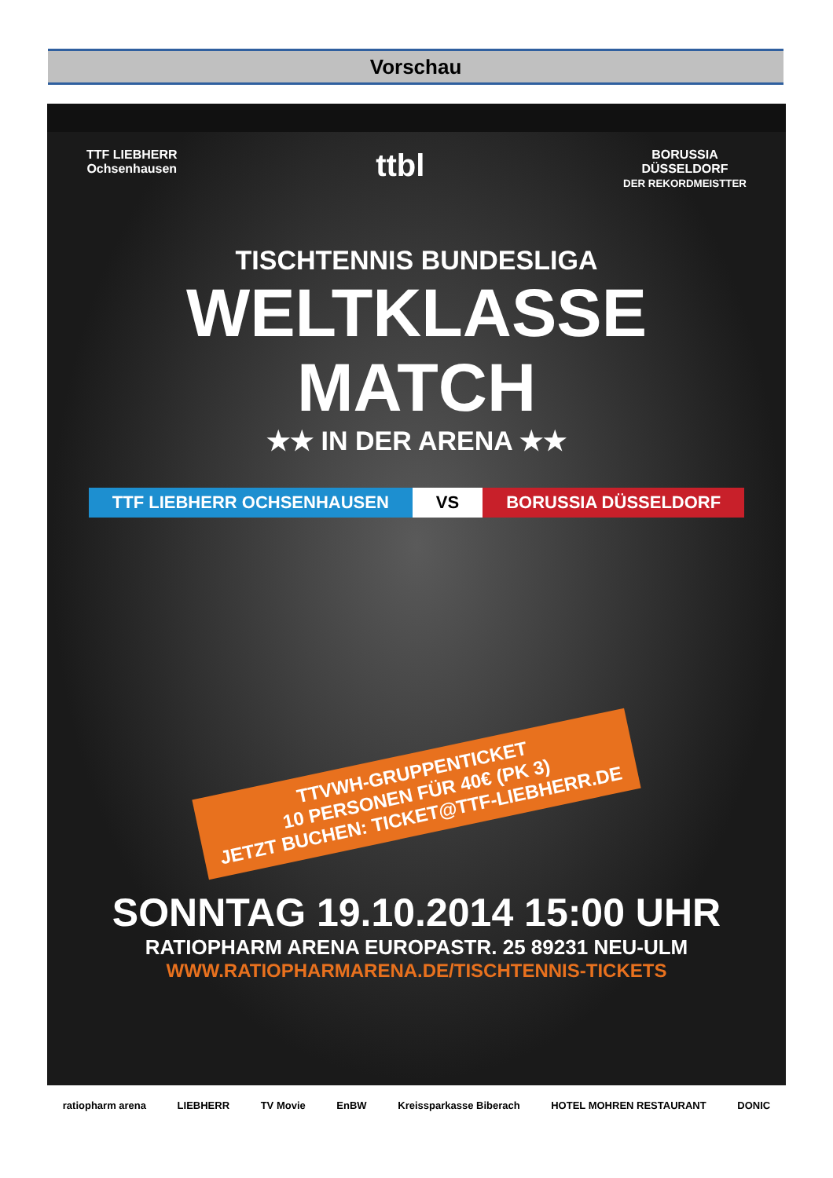Vorschau
TTF LIEBHERR
Ochsenhausen
ttbl
BORUSSIA
DÜSSELDORF
DER REKORDMEISTTER
TISCHTENNIS BUNDESLIGA
WELTKLASSE
MATCH
★★ IN DER ARENA ★★
TTF LIEBHERR OCHSENHAUSEN VS BORUSSIA DÜSSELDORF
TTVWH-GRUPPENTICKET
10 PERSONEN FÜR 40€ (PK 3)
JETZT BUCHEN: TICKET@TTF-LIEBHERR.DE
SONNTAG 19.10.2014 15:00 UHR
RATIOPHARM ARENA EUROPASTR. 25 89231 NEU-ULM
WWW.RATIOPHARMARENA.DE/TISCHTENNIS-TICKETS
ratiopharm arena LIEBHERR TV Movie EnBW Kreissparkasse Biberach HOTEL MOHREN RESTAURANT DONIC